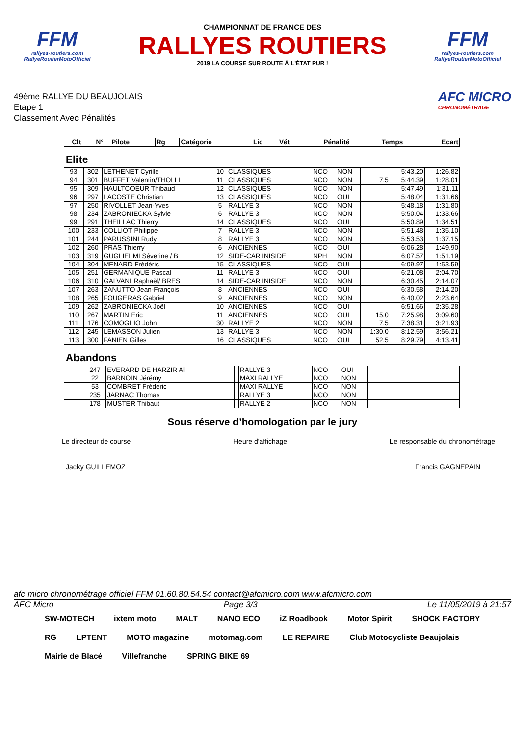FFM
rallyes-routiers.com
RallyeRoutierMotoOfficiel
CHAMPIONNAT DE FRANCE DES
RALLYES ROUTIERS
2019 LA COURSE SUR ROUTE À L'ÉTAT PUR !
FFM
rallyes-routiers.com
RallyeRoutierMotoOfficiel
49ème RALLYE DU BEAUJOLAIS
Etape 1
Classement Avec Pénalités
AFC MICRO
CHRONOMÉTRAGE
| Clt | N° | Pilote | Rg | Catégorie | Lic | Vét | Pénalité | Temps | Ecart |
| --- | --- | --- | --- | --- | --- | --- | --- | --- | --- |
Elite
| 93 | 302 | LETHENET Cyrille | 10 | CLASSIQUES | NCO | NON | | 5:43.20 | 1:26.82 |
| 94 | 301 | BUFFET Valentin/THOLLI | 11 | CLASSIQUES | NCO | NON | 7.5 | 5:44.39 | 1:28.01 |
| 95 | 309 | HAULTCOEUR Thibaud | 12 | CLASSIQUES | NCO | NON | | 5:47.49 | 1:31.11 |
| 96 | 297 | LACOSTE Christian | 13 | CLASSIQUES | NCO | OUI | | 5:48.04 | 1:31.66 |
| 97 | 250 | RIVOLLET Jean-Yves | 5 | RALLYE 3 | NCO | NON | | 5:48.18 | 1:31.80 |
| 98 | 234 | ZABRONIECKA Sylvie | 6 | RALLYE 3 | NCO | NON | | 5:50.04 | 1:33.66 |
| 99 | 291 | THEILLAC Thierry | 14 | CLASSIQUES | NCO | OUI | | 5:50.89 | 1:34.51 |
| 100 | 233 | COLLIOT Philippe | 7 | RALLYE 3 | NCO | NON | | 5:51.48 | 1:35.10 |
| 101 | 244 | PARUSSINI Rudy | 8 | RALLYE 3 | NCO | NON | | 5:53.53 | 1:37.15 |
| 102 | 260 | PRAS Thierry | 6 | ANCIENNES | NCO | OUI | | 6:06.28 | 1:49.90 |
| 103 | 319 | GUGLIELMI Séverine / B | 12 | SIDE-CAR INISIDE | NPH | NON | | 6:07.57 | 1:51.19 |
| 104 | 304 | MENARD Frédéric | 15 | CLASSIQUES | NCO | OUI | | 6:09.97 | 1:53.59 |
| 105 | 251 | GERMANIQUE Pascal | 11 | RALLYE 3 | NCO | OUI | | 6:21.08 | 2:04.70 |
| 106 | 310 | GALVANI Raphaël/ BRES | 14 | SIDE-CAR INISIDE | NCO | NON | | 6:30.45 | 2:14.07 |
| 107 | 263 | ZANUTTO Jean-François | 8 | ANCIENNES | NCO | OUI | | 6:30.58 | 2:14.20 |
| 108 | 265 | FOUGERAS Gabriel | 9 | ANCIENNES | NCO | NON | | 6:40.02 | 2:23.64 |
| 109 | 262 | ZABRONIECKA Joël | 10 | ANCIENNES | NCO | OUI | | 6:51.66 | 2:35.28 |
| 110 | 267 | MARTIN Eric | 11 | ANCIENNES | NCO | OUI | 15.0 | 7:25.98 | 3:09.60 |
| 111 | 176 | COMOGLIO John | 30 | RALLYE 2 | NCO | NON | 7.5 | 7:38.31 | 3:21.93 |
| 112 | 245 | LEMASSON Julien | 13 | RALLYE 3 | NCO | NON | 1:30.0 | 8:12.59 | 3:56.21 |
| 113 | 300 | FANIEN Gilles | 16 | CLASSIQUES | NCO | OUI | 52.5 | 8:29.79 | 4:13.41 |
Abandons
| | 247 | EVERARD DE HARZIR Al | | RALLYE 3 | NCO | OUI | | | |
| | 22 | BARNOIN Jérémy | | MAXI RALLYE | NCO | NON | | | |
| | 53 | COMBRET Frédéric | | MAXI RALLYE | NCO | NON | | | |
| | 235 | JARNAC Thomas | | RALLYE 3 | NCO | NON | | | |
| | 178 | MUSTER Thibaut | | RALLYE 2 | NCO | NON | | | |
Sous réserve d’homologation par le jury
Le directeur de course Heure d'affichage Le responsable du chronométrage
Jacky GUILLEMOZ Francis GAGNEPAIN
afc micro chronométrage officiel FFM 01.60.80.54.54 contact@afcmicro.com www.afcmicro.com
AFC Micro Page 3/3 Le 11/05/2019 à 21:57
SW-MOTECH ixtem moto MALT NANO ECO iZ Roadbook Motor Spirit SHOCK FACTORY RG LPTENT MOTO magazine motomag.com LE REPAIRE Club Motocycliste Beaujolais Mairie de Blacé Villefranche SPRING BIKE 69